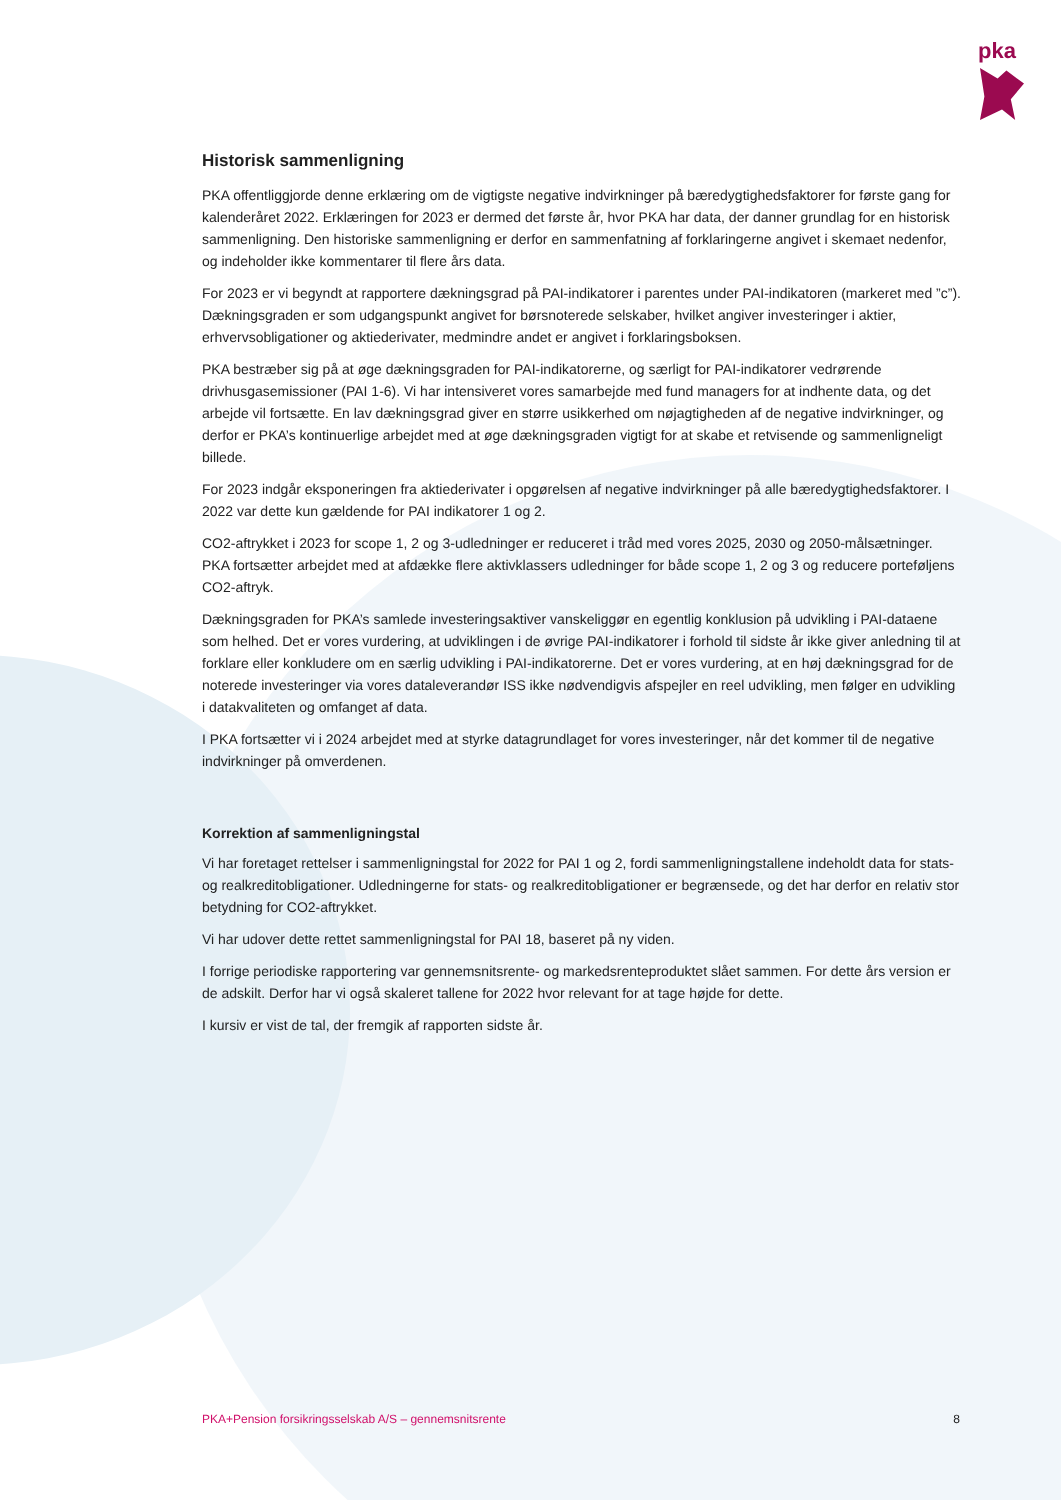pka
Historisk sammenligning
PKA offentliggjorde denne erklæring om de vigtigste negative indvirkninger på bæredygtighedsfaktorer for første gang for kalenderåret 2022. Erklæringen for 2023 er dermed det første år, hvor PKA har data, der danner grundlag for en historisk sammenligning. Den historiske sammenligning er derfor en sammenfatning af forklaringerne angivet i skemaet nedenfor, og indeholder ikke kommentarer til flere års data.
For 2023 er vi begyndt at rapportere dækningsgrad på PAI-indikatorer i parentes under PAI-indikatoren (markeret med ”c”). Dækningsgraden er som udgangspunkt angivet for børsnoterede selskaber, hvilket angiver investeringer i aktier, erhvervsobligationer og aktiederivater, medmindre andet er angivet i forklaringsboksen.
PKA bestræber sig på at øge dækningsgraden for PAI-indikatorerne, og særligt for PAI-indikatorer vedrørende drivhusgasemissioner (PAI 1-6). Vi har intensiveret vores samarbejde med fund managers for at indhente data, og det arbejde vil fortsætte. En lav dækningsgrad giver en større usikkerhed om nøjagtigheden af de negative indvirkninger, og derfor er PKA’s kontinuerlige arbejdet med at øge dækningsgraden vigtigt for at skabe et retvisende og sammenligneligt billede.
For 2023 indgår eksponeringen fra aktiederivater i opgørelsen af negative indvirkninger på alle bæredygtighedsfaktorer. I 2022 var dette kun gældende for PAI indikatorer 1 og 2.
CO2-aftrykket i 2023 for scope 1, 2 og 3-udledninger er reduceret i tråd med vores 2025, 2030 og 2050-målsætninger. PKA fortsætter arbejdet med at afdække flere aktivklassers udledninger for både scope 1, 2 og 3 og reducere porteføljens CO2-aftryk.
Dækningsgraden for PKA’s samlede investeringsaktiver vanskeliggør en egentlig konklusion på udvikling i PAI-dataene som helhed. Det er vores vurdering, at udviklingen i de øvrige PAI-indikatorer i forhold til sidste år ikke giver anledning til at forklare eller konkludere om en særlig udvikling i PAI-indikatorerne. Det er vores vurdering, at en høj dækningsgrad for de noterede investeringer via vores dataleverandør ISS ikke nødvendigvis afspejler en reel udvikling, men følger en udvikling i datakvaliteten og omfanget af data.
I PKA fortsætter vi i 2024 arbejdet med at styrke datagrundlaget for vores investeringer, når det kommer til de negative indvirkninger på omverdenen.
Korrektion af sammenligningstal
Vi har foretaget rettelser i sammenligningstal for 2022 for PAI 1 og 2, fordi sammenligningstallene indeholdt data for stats- og realkreditobligationer. Udledningerne for stats- og realkreditobligationer er begrænsede, og det har derfor en relativ stor betydning for CO2-aftrykket.
Vi har udover dette rettet sammenligningstal for PAI 18, baseret på ny viden.
I forrige periodiske rapportering var gennemsnitsrente- og markedsrenteproduktet slået sammen. For dette års version er de adskilt. Derfor har vi også skaleret tallene for 2022 hvor relevant for at tage højde for dette.
I kursiv er vist de tal, der fremgik af rapporten sidste år.
PKA+Pension forsikringsselskab A/S – gennemsnitsrente 8